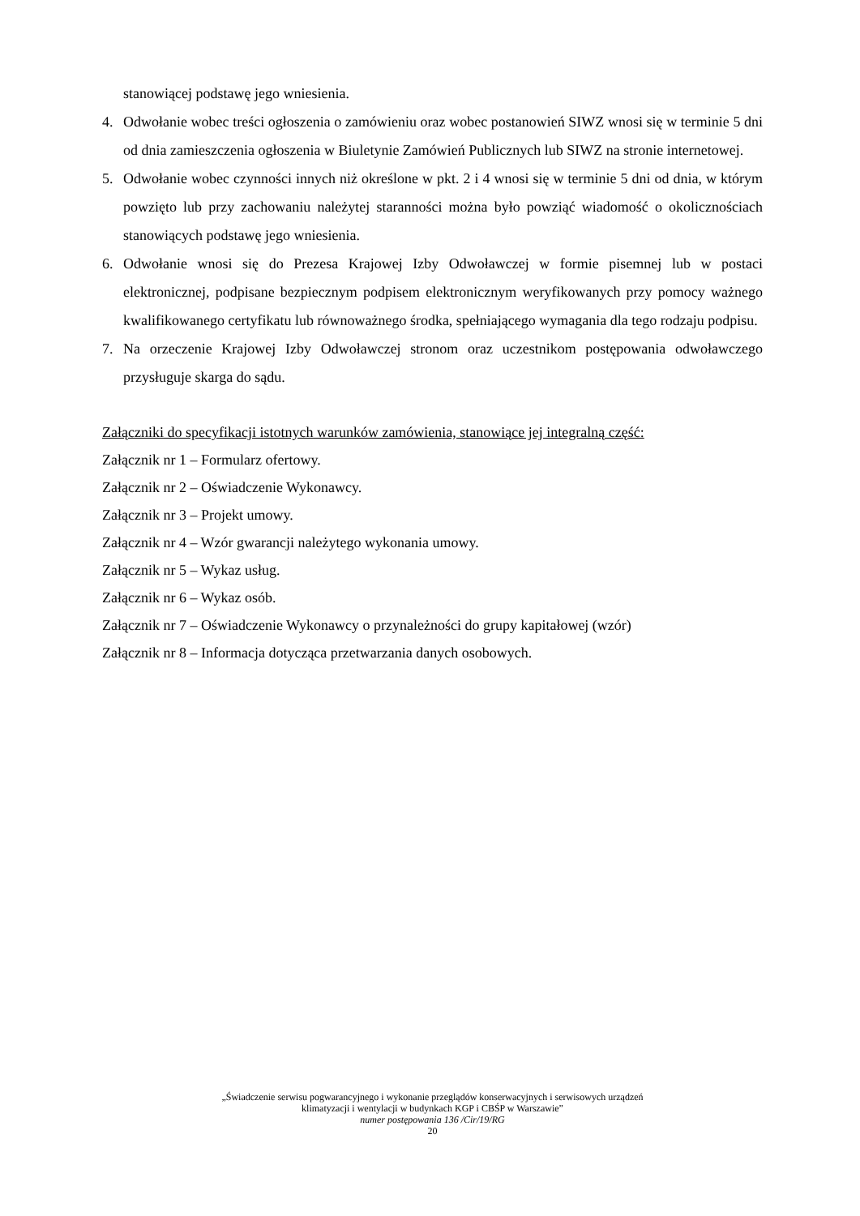stanowiącej podstawę jego wniesienia.
4. Odwołanie wobec treści ogłoszenia o zamówieniu oraz wobec postanowień SIWZ wnosi się w terminie 5 dni od dnia zamieszczenia ogłoszenia w Biuletynie Zamówień Publicznych lub SIWZ na stronie internetowej.
5. Odwołanie wobec czynności innych niż określone w pkt. 2 i 4 wnosi się w terminie 5 dni od dnia, w którym powzięto lub przy zachowaniu należytej staranności można było powziąć wiadomość o okolicznościach stanowiących podstawę jego wniesienia.
6. Odwołanie wnosi się do Prezesa Krajowej Izby Odwoławczej w formie pisemnej lub w postaci elektronicznej, podpisane bezpiecznym podpisem elektronicznym weryfikowanych przy pomocy ważnego kwalifikowanego certyfikatu lub równoważnego środka, spełniającego wymagania dla tego rodzaju podpisu.
7. Na orzeczenie Krajowej Izby Odwoławczej stronom oraz uczestnikom postępowania odwoławczego przysługuje skarga do sądu.
Załączniki do specyfikacji istotnych warunków zamówienia, stanowiące jej integralną część:
Załącznik nr 1 – Formularz ofertowy.
Załącznik nr 2 – Oświadczenie Wykonawcy.
Załącznik nr 3 – Projekt umowy.
Załącznik nr 4 – Wzór gwarancji należytego wykonania umowy.
Załącznik nr 5 – Wykaz usług.
Załącznik nr 6 – Wykaz osób.
Załącznik nr 7 – Oświadczenie Wykonawcy o przynależności do grupy kapitałowej (wzór)
Załącznik nr 8 – Informacja dotycząca przetwarzania danych osobowych.
„Świadczenie serwisu pogwarancyjnego i wykonanie przeglądów konserwacyjnych i serwisowych urządzeń
klimatyzacji i wentylacji w budynkach KGP i CBŚP w Warszawie”
numer postępowania 136 /Cir/19/RG
20